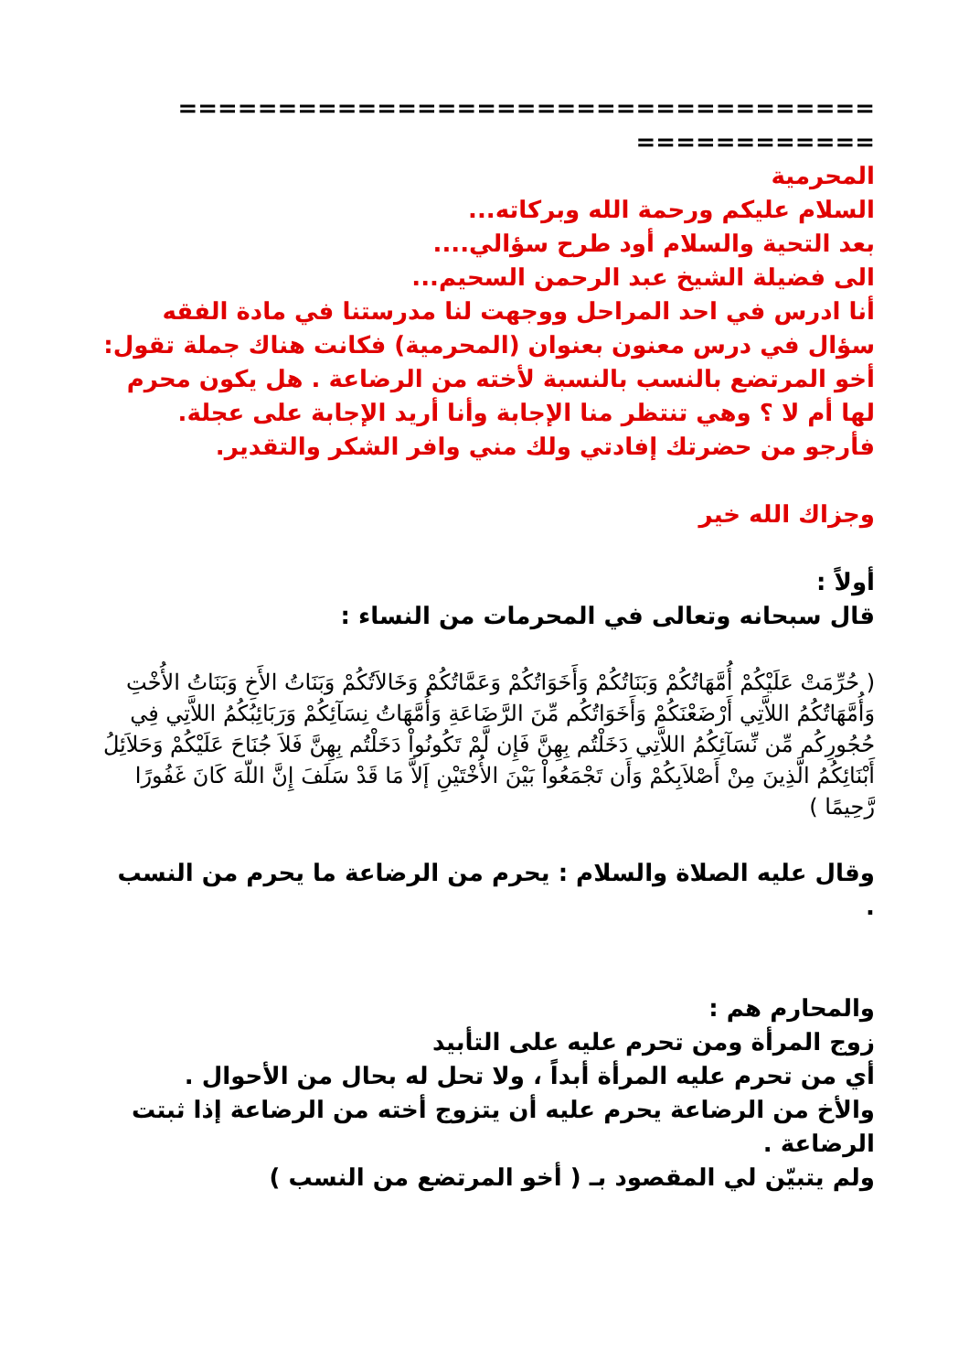===================================
============
المحرمية
السلام عليكم ورحمة الله وبركاته...
بعد التحية والسلام أود طرح سؤالي....
الى فضيلة الشيخ عبد الرحمن السحيم...
أنا ادرس في احد المراحل ووجهت لنا مدرستنا في مادة الفقه سؤال في درس معنون بعنوان (المحرمية) فكانت هناك جملة تقول: أخو المرتضع بالنسب بالنسبة لأخته من الرضاعة . هل يكون محرم لها أم لا ؟ وهي تنتظر منا الإجابة وأنا أريد الإجابة على عجلة.
فأرجو من حضرتك إفادتي ولك مني وافر الشكر والتقدير.
وجزاك الله خير
أولاً :
قال سبحانه وتعالى في المحرمات من النساء :
( حُرِّمَتْ عَلَيْكُمْ أُمَّهَاتُكُمْ وَبَنَاتُكُمْ وَأَخَوَاتُكُمْ وَعَمَّاتُكُمْ وَخَالاَتُكُمْ وَبَنَاتُ الأَخِ وَبَنَاتُ الأُخْتِ وَأُمَّهَاتُكُمُ اللاَّتِي أَرْضَعْنَكُمْ وَأَخَوَاتُكُم مِّنَ الرَّضَاعَةِ وَأُمَّهَاتُ نِسَآئِكُمْ وَرَبَائِبُكُمُ اللاَّتِي فِي حُجُورِكُم مِّن نِّسَآئِكُمُ اللاَّتِي دَخَلْتُم بِهِنَّ فَإِن لَّمْ تَكُونُواْ دَخَلْتُم بِهِنَّ فَلاَ جُنَاحَ عَلَيْكُمْ وَحَلاَئِلُ أَبْنَائِكُمُ الَّذِينَ مِنْ أَصْلاَبِكُمْ وَأَن تَجْمَعُواْ بَيْنَ الأُخْتَيْنِ إَلاَّ مَا قَدْ سَلَفَ إِنَّ اللّهَ كَانَ غَفُورًا رَّحِيمًا )
وقال عليه الصلاة والسلام : يحرم من الرضاعة ما يحرم من النسب .
والمحارم هم :
زوج المرأة ومن تحرم عليه على التأبيد
أي من تحرم عليه المرأة أبداً ، ولا تحل له بحال من الأحوال .
والأخ من الرضاعة يحرم عليه أن يتزوج أخته من الرضاعة إذا ثبتت الرضاعة .
ولم يتبيّن لي المقصود بـ ( أخو المرتضع من النسب )